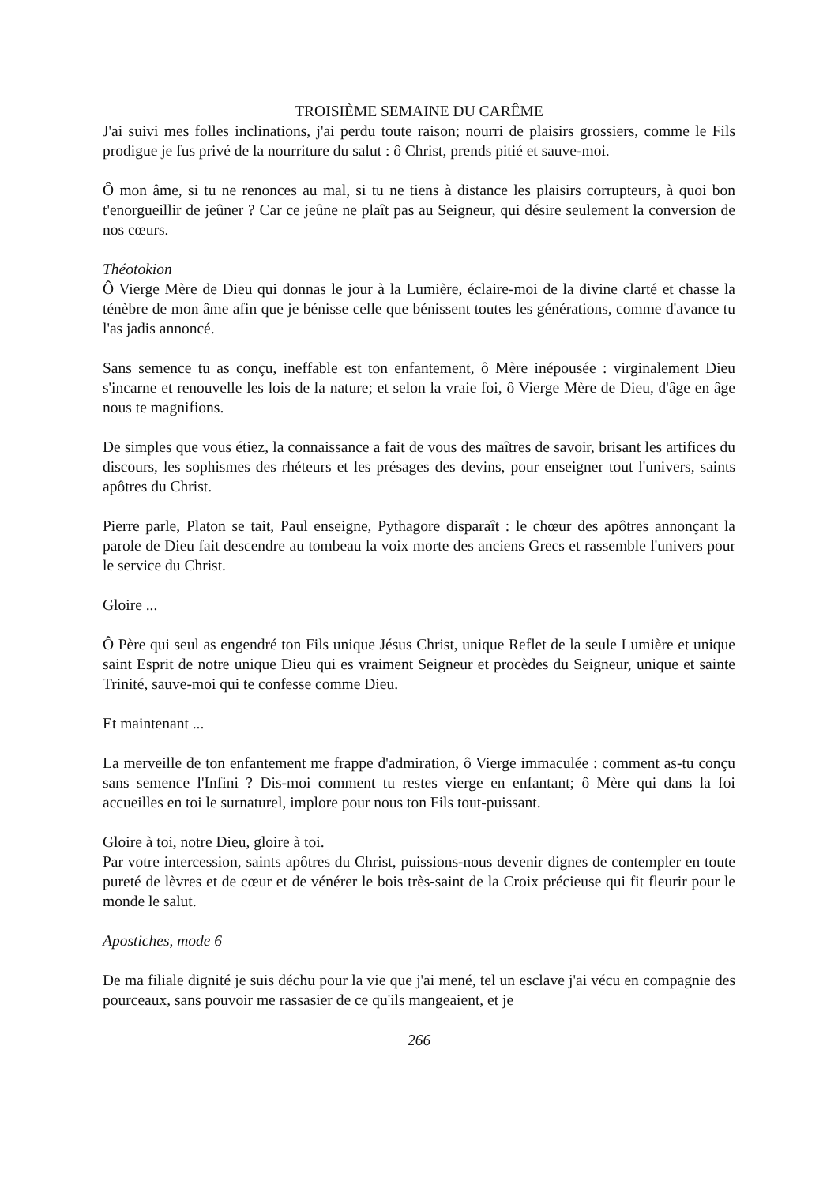TROISIÈME SEMAINE DU CARÊME
J'ai suivi mes folles inclinations, j'ai perdu toute raison; nourri de plaisirs grossiers, comme le Fils prodigue je fus privé de la nourriture du salut : ô Christ, prends pitié et sauve-moi.
Ô mon âme, si tu ne renonces au mal, si tu ne tiens à distance les plaisirs corrupteurs, à quoi bon t'enorgueillir de jeûner ? Car ce jeûne ne plaît pas au Seigneur, qui désire seulement la conversion de nos cœurs.
Théotokion
Ô Vierge Mère de Dieu qui donnas le jour à la Lumière, éclaire-moi de la divine clarté et chasse la ténèbre de mon âme afin que je bénisse celle que bénissent toutes les générations, comme d'avance tu l'as jadis annoncé.
Sans semence tu as conçu, ineffable est ton enfantement, ô Mère inépousée : virginalement Dieu s'incarne et renouvelle les lois de la nature; et selon la vraie foi, ô Vierge Mère de Dieu, d'âge en âge nous te magnifions.
De simples que vous étiez, la connaissance a fait de vous des maîtres de savoir, brisant les artifices du discours, les sophismes des rhéteurs et les présages des devins, pour enseigner tout l'univers, saints apôtres du Christ.
Pierre parle, Platon se tait, Paul enseigne, Pythagore disparaît : le chœur des apôtres annonçant la parole de Dieu fait descendre au tombeau la voix morte des anciens Grecs et rassemble l'univers pour le service du Christ.
Gloire ...
Ô Père qui seul as engendré ton Fils unique Jésus Christ, unique Reflet de la seule Lumière et unique saint Esprit de notre unique Dieu qui es vraiment Seigneur et procèdes du Seigneur, unique et sainte Trinité, sauve-moi qui te confesse comme Dieu.
Et maintenant ...
La merveille de ton enfantement me frappe d'admiration, ô Vierge immaculée : comment as-tu conçu sans semence l'Infini ? Dis-moi comment tu restes vierge en enfantant; ô Mère qui dans la foi accueilles en toi le surnaturel, implore pour nous ton Fils tout-puissant.
Gloire à toi, notre Dieu, gloire à toi.
Par votre intercession, saints apôtres du Christ, puissions-nous devenir dignes de contempler en toute pureté de lèvres et de cœur et de vénérer le bois très-saint de la Croix précieuse qui fit fleurir pour le monde le salut.
Apostiches, mode 6
De ma filiale dignité je suis déchu pour la vie que j'ai mené, tel un esclave j'ai vécu en compagnie des pourceaux, sans pouvoir me rassasier de ce qu'ils mangeaient, et je
266